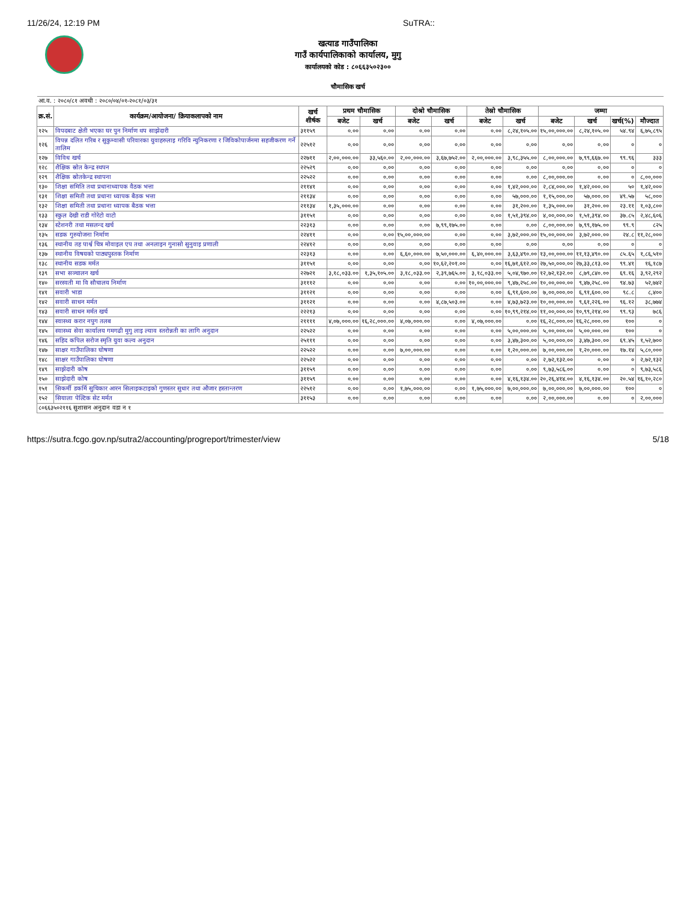11/26/24, 12:19 PM SuTRA::
खत्याड गाउँपालिका
गाउँ कार्यपालिकाको कार्यालय, मुगु
कार्यालयको कोड : ८०६६३५०२३००
चौमासिक खर्च
| आ.व. : २०८०/८१ अवधी : २०८०/०४/०१-२०८१/०३/३१ | | | | | | | | | | | | |
| क्र.सं. | कार्यक्रम/आयोजना/ क्रियाकलापको नाम | खर्च शीर्षक | प्रथम चौमासिक | | दोश्रो चौमासिक | | तेस्रो चौमासिक | | जम्मा | | | |
| | | | बजेट | खर्च | बजेट | खर्च | बजेट | खर्च | बजेट | खर्च | खर्च(%) | मौज्दात |
| १२५ | विपदबाट क्षेती भएका घर पुन निर्माण थप साझेदारी | ३११५९ | ०.०० | ०.०० | ०.०० | ०.०० | ०.०० | ८,२४,१०५.०० | १५,००,०००.०० | ८,२४,१०५.०० | ५४.९४ | ६,७५,८९५ |
| १२६ | विपन्न दलित गरिब र सुकुम्वासी परिवारका युवाहरुलाइ गरिवि न्युनिकरणा र जिविकोपार्जनमा सहजीकरण गर्ने तालिम | २२५१२ | ०.०० | ०.०० | ०.०० | ०.०० | ०.०० | ०.०० | ०.०० | ०.०० | ० | ० |
| १२७ | विविध खर्च | २२७११ | २,००,०००.०० | ३३,५६०.०० | २,००,०००.०० | ३,६७,७५२.०० | २,००,०००.०० | ३,९८,३५५.०० | ८,००,०००.०० | ७,९९,६६७.०० | ९९.९६ | ३३३ |
| १२८ | शैक्षिक स्रोत केन्द्र स्थपन | २२५२९ | ०.०० | ०.०० | ०.०० | ०.०० | ०.०० | ०.०० | ०.०० | ०.०० | ० | ० |
| १२९ | शैक्षिक स्रोतकेन्द्र स्थापना | २२५२२ | ०.०० | ०.०० | ०.०० | ०.०० | ०.०० | ०.०० | ८,००,०००.०० | ०.०० | ० | ८,००,००० |
| १३० | शिक्षा समिति तथा प्रधानाध्यापक वैठक भत्ता | २११४१ | ०.०० | ०.०० | ०.०० | ०.०० | ०.०० | १,४२,०००.०० | २,८४,०००.०० | १,४२,०००.०० | ५० | १,४२,००० |
| १३१ | शिक्षा समिती तथा प्रधाना ध्यापक बैठक भत्ता | २११३४ | ०.०० | ०.०० | ०.०० | ०.०० | ०.०० | ५७,०००.०० | १,१५,०००.०० | ५७,०००.०० | ४९.५७ | ५८,००० |
| १३२ | शिक्षा समिती तथा प्रधाना ध्यापक बैठक भत्ता | २११३४ | १,३५,०००.०० | ०.०० | ०.०० | ०.०० | ०.०० | ३१,२००.०० | १,३५,०००.०० | ३१,२००.०० | २३.११ | १,०३,८०० |
| १३३ | स्कुल देखी राडी गोरेटो वाटो | ३११५१ | ०.०० | ०.०० | ०.०० | ०.०० | ०.०० | १,५१,३९४.०० | ४,००,०००.०० | १,५१,३९४.०० | ३७.८५ | २,४८,६०६ |
| १३४ | स्टेशनरी तथा मसलन्द खर्च | २२३१३ | ०.०० | ०.०० | ०.०० | ७,९९,१७५.०० | ०.०० | ०.०० | ८,००,०००.०० | ७,९९,१७५.०० | ९९.९ | ८२५ |
| १३५ | सडक गुरुयोजना निर्माण | २२४११ | ०.०० | ०.०० | १५,००,०००.०० | ०.०० | ०.०० | ३,७२,०००.०० | १५,००,०००.०० | ३,७२,०००.०० | २४.८ | ११,२८,००० |
| १३६ | स्थानीय तह पार्श्व चित्र मोवाइल एप तथा अनलाइन गुनासो सुनुवाइ प्रणाली | २२४१२ | ०.०० | ०.०० | ०.०० | ०.०० | ०.०० | ०.०० | ०.०० | ०.०० | ० | ० |
| १३७ | स्थानीय विषयको पाठ्यपुस्तक निर्माण | २२३१३ | ०.०० | ०.०० | ६,६०,०००.०० | ७,५०,०००.०० | ६,४०,०००.०० | ३,६३,४९०.०० | १३,००,०००.०० | ११,१३,४९०.०० | ८५.६५ | १,८६,५१० |
| १३८ | स्थानीय सडक मर्मत | ३११५१ | ०.०० | ०.०० | ०.०० | १०,६२,२०१.०० | ०.०० | १६,७१,६१२.०० | २७,५०,०००.०० | २७,३३,८१३.०० | ९९.४१ | १६,१८७ |
| १३९ | सभा सञ्चालन खर्च | २२७२१ | ३,१८,०३३.०० | १,३५,१०५.०० | ३,१८,०३३.०० | २,३९,७६५.०० | ३,१८,०३३.०० | ५,०४,९७०.०० | १२,७२,१३२.०० | ८,७९,८४०.०० | ६९.१६ | ३,९२,२९२ |
| १४० | सरस्वती मा वि सौचालय निर्माण | ३१११२ | ०.०० | ०.०० | ०.०० | ०.०० | १०,००,०००.०० | ९,४७,२५८.०० | १०,००,०००.०० | ९,४७,२५८.०० | ९४.७३ | ५२,७४२ |
| १४१ | सवारी भाडा | ३११२१ | ०.०० | ०.०० | ०.०० | ०.०० | ०.०० | ६,९१,६००.०० | ७,००,०००.०० | ६,९१,६००.०० | ९८.८ | ८,४०० |
| १४२ | सवारी साधन मर्मत | ३११२१ | ०.०० | ०.०० | ०.०० | ४,८७,५०३.०० | ०.०० | ४,७३,७२३.०० | १०,००,०००.०० | ९,६१,२२६.०० | ९६.१२ | ३८,७७४ |
| १४३ | सवारी साधन मर्मत खर्च | २२२१३ | ०.०० | ०.०० | ०.०० | ०.०० | ०.०० | १०,९९,२१४.०० | ११,००,०००.०० | १०,९९,२१४.०० | ९९.९३ | ७८६ |
| १४४ | स्वास्थ्य करार नपुग तलब | २११११ | ४,०७,०००.०० | १६,२८,०००.०० | ४,०७,०००.०० | ०.०० | ४,०७,०००.०० | ०.०० | १६,२८,०००.०० | १६,२८,०००.०० | १०० | ० |
| १४५ | स्वास्थ्य सेवा कार्यालय गमगढी मुगु लाइ ल्याव स्तरोन्नती का लागि अनुदान | २२५२२ | ०.०० | ०.०० | ०.०० | ०.०० | ०.०० | ५,००,०००.०० | ५,००,०००.०० | ५,००,०००.०० | १०० | ० |
| १४६ | सहिद कपिल सरोज स्मृति युवा कल्व अनुदान | २५१११ | ०.०० | ०.०० | ०.०० | ०.०० | ०.०० | ३,४७,३००.०० | ५,००,०००.०० | ३,४७,३००.०० | ६९.४५ | १,५२,७०० |
| १४७ | साक्षर गाउँपालिका घोषणा | २२५२२ | ०.०० | ०.०० | ७,००,०००.०० | ०.०० | ०.०० | १,२०,०००.०० | ७,००,०००.०० | १,२०,०००.०० | १७.१४ | ५,८०,००० |
| १४८ | साक्षर गाउँपालिका घोषणा | २२५२२ | ०.०० | ०.०० | ०.०० | ०.०० | ०.०० | ०.०० | २,७२,१३२.०० | ०.०० | ० | २,७२,१३२ |
| १४९ | साझेदारी कोष | ३११५९ | ०.०० | ०.०० | ०.०० | ०.०० | ०.०० | ०.०० | ९,७३,५८६.०० | ०.०० | ० | ९,७३,५८६ |
| १५० | साझेदारी कोष | ३११५९ | ०.०० | ०.०० | ०.०० | ०.०० | ०.०० | ४,१६,१३४.०० | २०,२६,४१४.०० | ४,१६,१३४.०० | २०.५४ | १६,१०,२८० |
| १५१ | सिकर्मी डकर्मि सुचिकार आरन सिलाइकटाइको गुणस्तर सुधार तथा औजार हस्तान्तरण | २२५१२ | ०.०० | ०.०० | १,७५,०००.०० | ०.०० | १,७५,०००.०० | ७,००,०००.०० | ७,००,०००.०० | ७,००,०००.०० | १०० | ० |
| १५२ | सियाला पेल्टिक सेट मर्मत | ३११५३ | ०.०० | ०.०० | ०.०० | ०.०० | ०.०० | ०.०० | २,००,०००.०० | ०.०० | ० | २,००,००० |
| ८०६६३५०२११६ सुशासन अनुदान वडा न १ | | | | | | | | | | | | |
https://sutra.fcgo.gov.np/sutra2/accounting/progreport/trimester/view 5/18